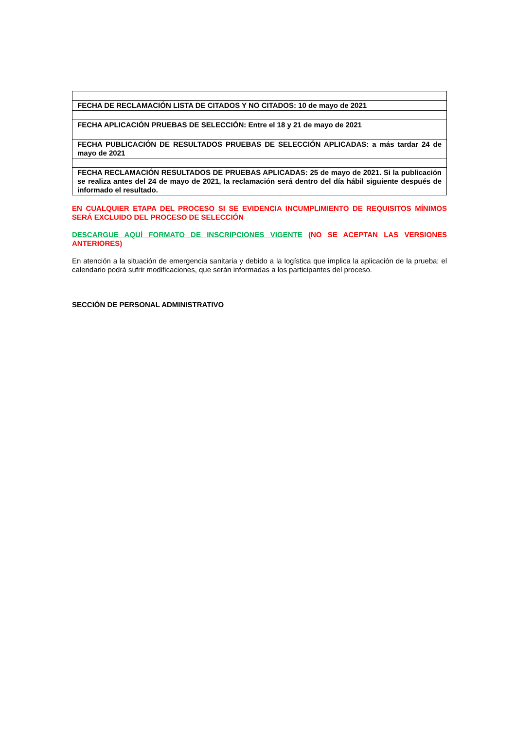| FECHA DE RECLAMACIÓN LISTA DE CITADOS Y NO CITADOS: 10 de mayo de 2021 |
| FECHA APLICACIÓN PRUEBAS DE SELECCIÓN: Entre el 18 y 21 de mayo de 2021 |
| FECHA PUBLICACIÓN DE RESULTADOS PRUEBAS DE SELECCIÓN APLICADAS: a más tardar 24 de mayo de 2021 |
| FECHA RECLAMACIÓN RESULTADOS DE PRUEBAS APLICADAS: 25 de mayo de 2021. Si la publicación se realiza antes del 24 de mayo de 2021, la reclamación será dentro del día hábil siguiente después de informado el resultado. |
EN CUALQUIER ETAPA DEL PROCESO SI SE EVIDENCIA INCUMPLIMIENTO DE REQUISITOS MÍNIMOS SERÁ EXCLUIDO DEL PROCESO DE SELECCIÓN
DESCARGUE AQUÍ FORMATO DE INSCRIPCIONES VIGENTE (NO SE ACEPTAN LAS VERSIONES ANTERIORES)
En atención a la situación de emergencia sanitaria y debido a la logística que implica la aplicación de la prueba; el calendario podrá sufrir modificaciones, que serán informadas a los participantes del proceso.
SECCIÓN DE PERSONAL ADMINISTRATIVO